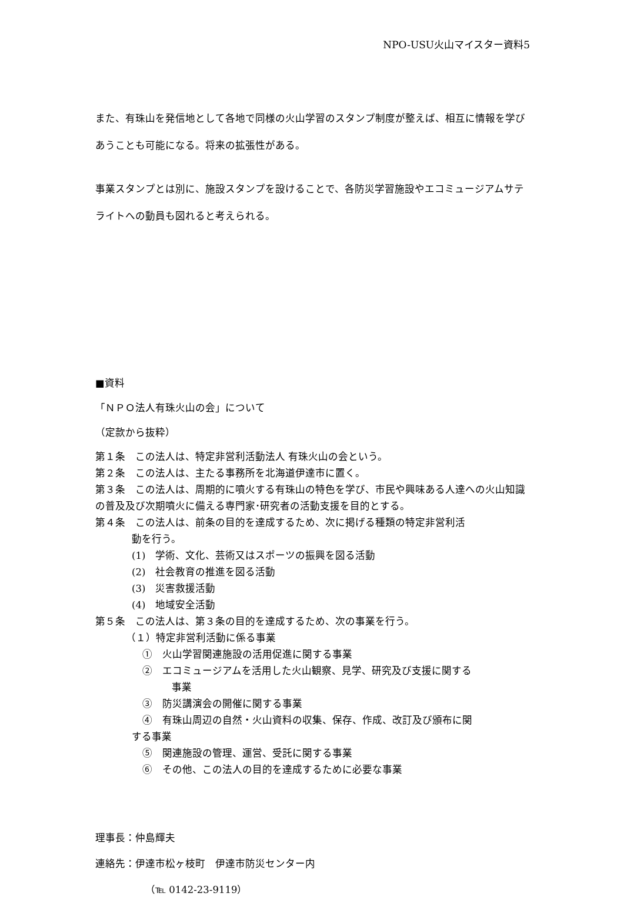NPO-USU火山マイスター資料5
また、有珠山を発信地として各地で同様の火山学習のスタンプ制度が整えば、相互に情報を学びあうことも可能になる。将来の拡張性がある。
事業スタンプとは別に、施設スタンプを設けることで、各防災学習施設やエコミュージアムサテライトへの動員も図れると考えられる。
■資料
「ＮＰＯ法人有珠火山の会」について
（定款から抜粋）
第１条　この法人は、特定非営利活動法人 有珠火山の会という。
第２条　この法人は、主たる事務所を北海道伊達市に置く。
第３条　この法人は、周期的に噴火する有珠山の特色を学び、市民や興味ある人達への火山知識の普及及び次期噴火に備える専門家･研究者の活動支援を目的とする。
第４条　この法人は、前条の目的を達成するため、次に掲げる種類の特定非営利活
動を行う。
(1)　学術、文化、芸術又はスポーツの振興を図る活動
(2)　社会教育の推進を図る活動
(3)　災害救援活動
(4)　地域安全活動
第５条　この法人は、第３条の目的を達成するため、次の事業を行う。
（１）特定非営利活動に係る事業
①　火山学習関連施設の活用促進に関する事業
②　エコミュージアムを活用した火山観察、見学、研究及び支援に関する
事業
③　防災講演会の開催に関する事業
④　有珠山周辺の自然・火山資料の収集、保存、作成、改訂及び頒布に関
する事業
⑤　関連施設の管理、運営、受託に関する事業
⑥　その他、この法人の目的を達成するために必要な事業
理事長：仲島輝夫
連絡先：伊達市松ヶ枝町　伊達市防災センター内
（℡ 0142-23-9119）